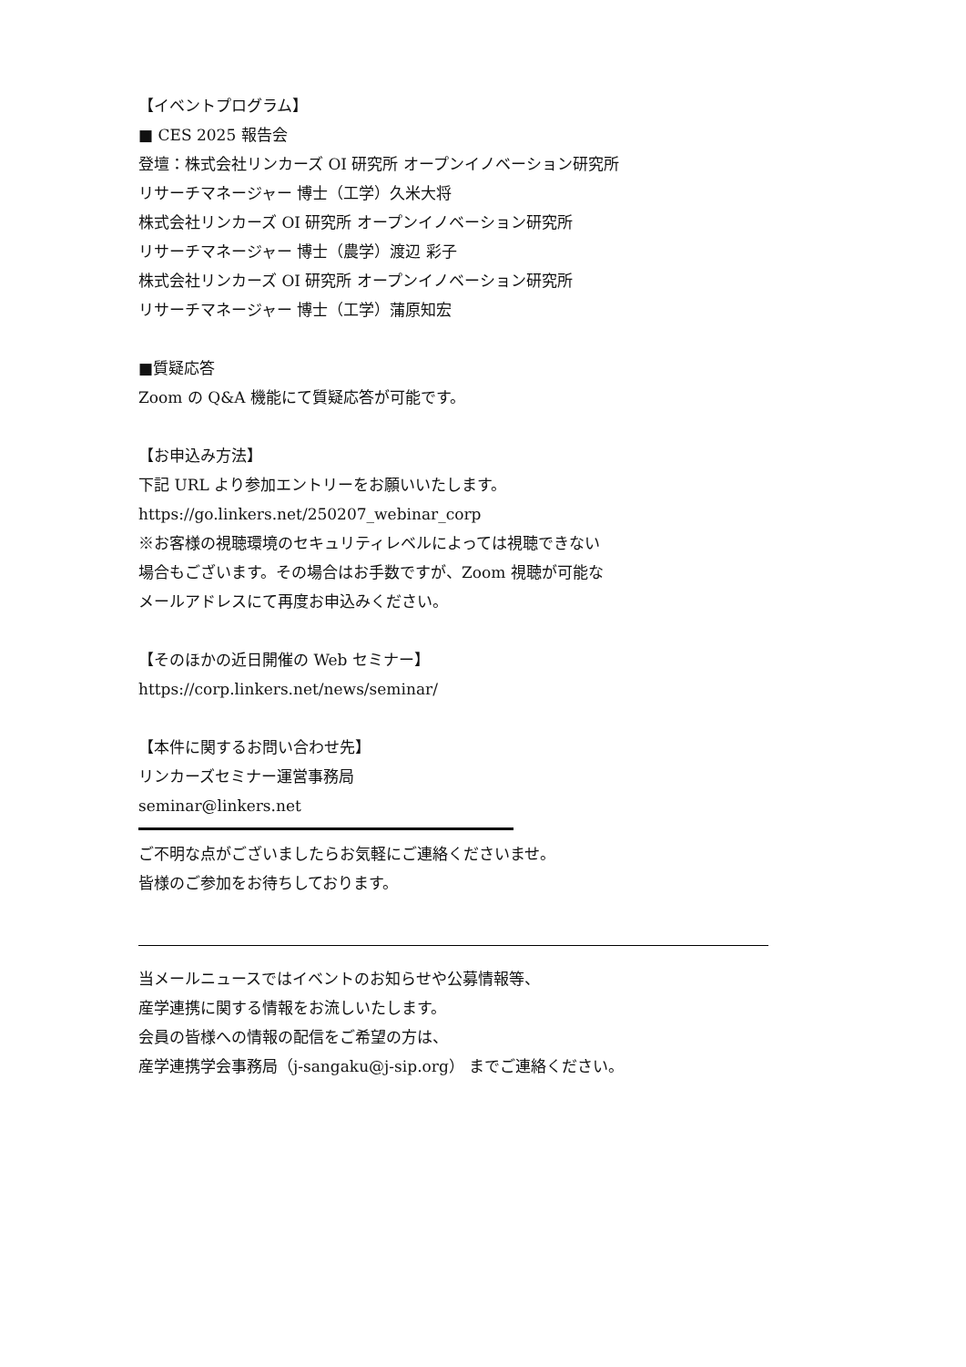【イベントプログラム】
■ CES 2025 報告会
登壇：株式会社リンカーズ OI 研究所 オープンイノベーション研究所
リサーチマネージャー 博士（工学）久米大将
株式会社リンカーズ OI 研究所 オープンイノベーション研究所
リサーチマネージャー 博士（農学）渡辺 彩子
株式会社リンカーズ OI 研究所 オープンイノベーション研究所
リサーチマネージャー 博士（工学）蒲原知宏
■質疑応答
Zoom の Q&A 機能にて質疑応答が可能です。
【お申込み方法】
下記 URL より参加エントリーをお願いいたします。
https://go.linkers.net/250207_webinar_corp
※お客様の視聴環境のセキュリティレベルによっては視聴できない
場合もございます。その場合はお手数ですが、Zoom 視聴が可能な
メールアドレスにて再度お申込みください。
【そのほかの近日開催の Web セミナー】
https://corp.linkers.net/news/seminar/
【本件に関するお問い合わせ先】
リンカーズセミナー運営事務局
seminar@linkers.net
ご不明な点がございましたらお気軽にご連絡くださいませ。
皆様のご参加をお待ちしております。
当メールニュースではイベントのお知らせや公募情報等、
産学連携に関する情報をお流しいたします。
会員の皆様への情報の配信をご希望の方は、
産学連携学会事務局（j-sangaku@j-sip.org） までご連絡ください。